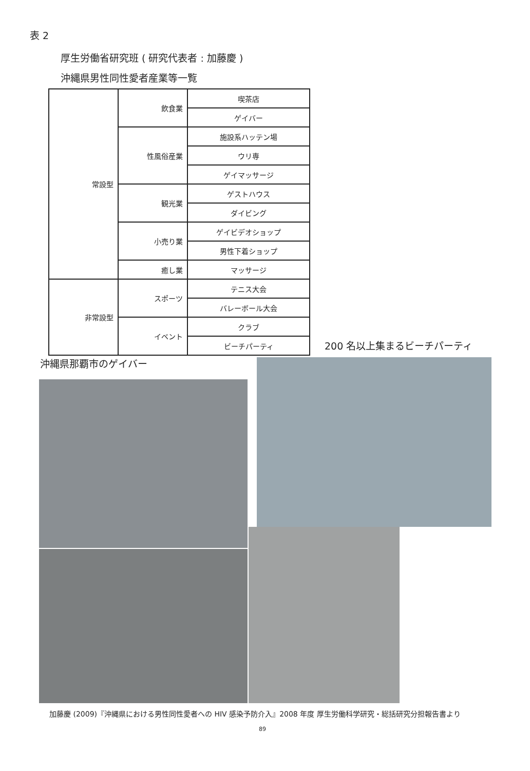表 2
厚生労働省研究班 ( 研究代表者 : 加藤慶 )
沖縄県男性同性愛者産業等一覧
| 常設型 | 飲食業 | 喫茶店 |
| | | ゲイバー |
| | 性風俗産業 | 施設系ハッテン場 |
| | | ウリ専 |
| | | ゲイマッサージ |
| | 観光業 | ゲストハウス |
| | | ダイビング |
| | 小売り業 | ゲイビデオショップ |
| | | 男性下着ショップ |
| | 癒し業 | マッサージ |
| 非常設型 | スポーツ | テニス大会 |
| | | バレーボール大会 |
| | イベント | クラブ |
| | | ビーチパーティ |
200 名以上集まるビーチパーティ
沖縄県那覇市のゲイバー
加藤慶 (2009)『沖縄県における男性同性愛者への HIV 感染予防介入』2008 年度 厚生労働科学研究・総括研究分担報告書より
89